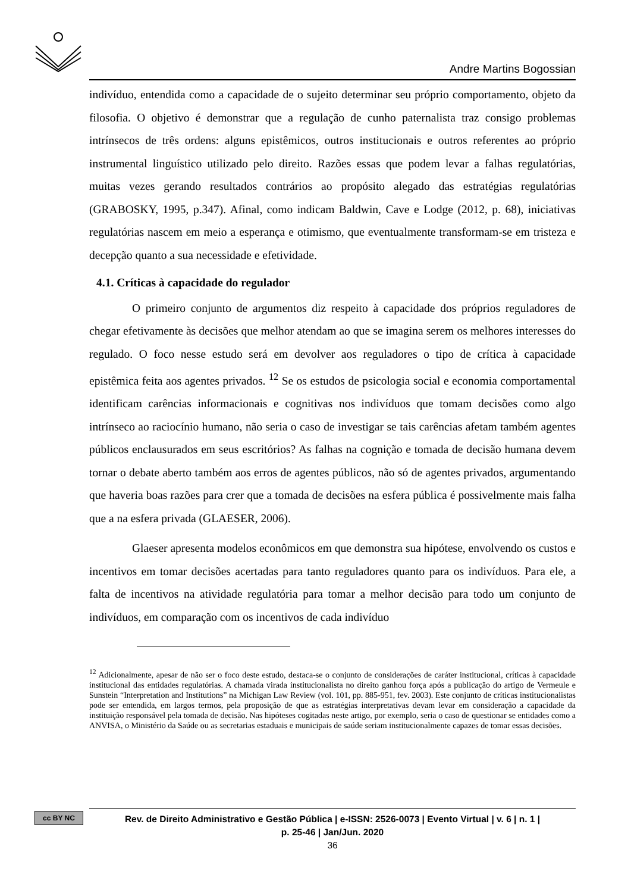Andre Martins Bogossian
indivíduo, entendida como a capacidade de o sujeito determinar seu próprio comportamento, objeto da filosofia. O objetivo é demonstrar que a regulação de cunho paternalista traz consigo problemas intrínsecos de três ordens: alguns epistêmicos, outros institucionais e outros referentes ao próprio instrumental linguístico utilizado pelo direito. Razões essas que podem levar a falhas regulatórias, muitas vezes gerando resultados contrários ao propósito alegado das estratégias regulatórias (GRABOSKY, 1995, p.347). Afinal, como indicam Baldwin, Cave e Lodge (2012, p. 68), iniciativas regulatórias nascem em meio a esperança e otimismo, que eventualmente transformam-se em tristeza e decepção quanto a sua necessidade e efetividade.
4.1. Críticas à capacidade do regulador
O primeiro conjunto de argumentos diz respeito à capacidade dos próprios reguladores de chegar efetivamente às decisões que melhor atendam ao que se imagina serem os melhores interesses do regulado. O foco nesse estudo será em devolver aos reguladores o tipo de crítica à capacidade epistêmica feita aos agentes privados. <sup>12</sup> Se os estudos de psicologia social e economia comportamental identificam carências informacionais e cognitivas nos indivíduos que tomam decisões como algo intrínseco ao raciocínio humano, não seria o caso de investigar se tais carências afetam também agentes públicos enclausurados em seus escritórios? As falhas na cognição e tomada de decisão humana devem tornar o debate aberto também aos erros de agentes públicos, não só de agentes privados, argumentando que haveria boas razões para crer que a tomada de decisões na esfera pública é possivelmente mais falha que a na esfera privada (GLAESER, 2006).
Glaeser apresenta modelos econômicos em que demonstra sua hipótese, envolvendo os custos e incentivos em tomar decisões acertadas para tanto reguladores quanto para os indivíduos. Para ele, a falta de incentivos na atividade regulatória para tomar a melhor decisão para todo um conjunto de indivíduos, em comparação com os incentivos de cada indivíduo
<sup>12</sup> Adicionalmente, apesar de não ser o foco deste estudo, destaca-se o conjunto de considerações de caráter institucional, críticas à capacidade institucional das entidades regulatórias. A chamada virada institucionalista no direito ganhou força após a publicação do artigo de Vermeule e Sunstein “Interpretation and Institutions” na Michigan Law Review (vol. 101, pp. 885-951, fev. 2003). Este conjunto de críticas institucionalistas pode ser entendida, em largos termos, pela proposição de que as estratégias interpretativas devam levar em consideração a capacidade da instituição responsável pela tomada de decisão. Nas hipóteses cogitadas neste artigo, por exemplo, seria o caso de questionar se entidades como a ANVISA, o Ministério da Saúde ou as secretarias estaduais e municipais de saúde seriam institucionalmente capazes de tomar essas decisões.
cc BY NC
Rev. de Direito Administrativo e Gestão Pública | e-ISSN: 2526-0073 | Evento Virtual | v. 6 | n. 1 |
p. 25-46 | Jan/Jun. 2020
36